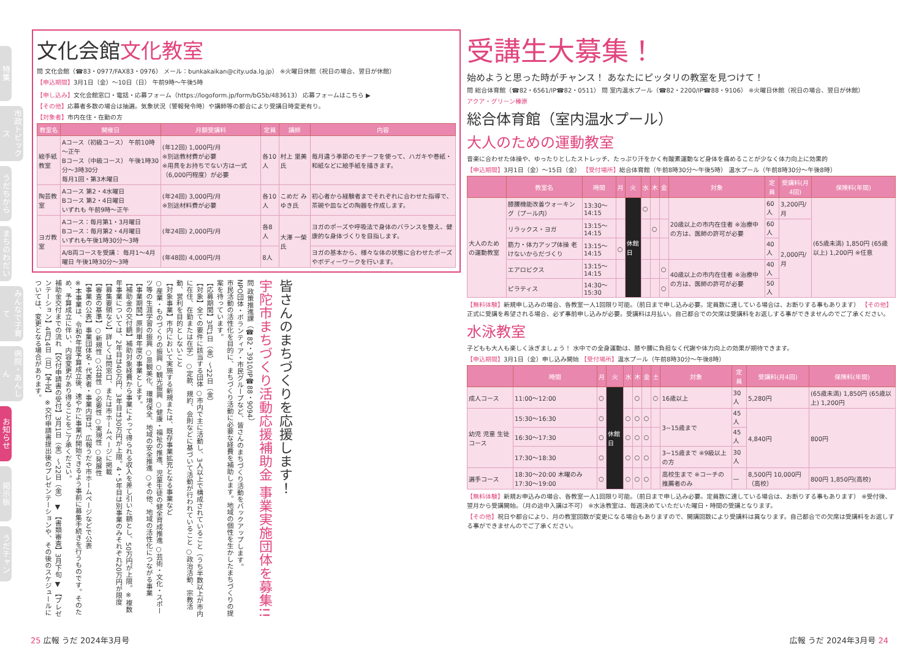特集
市政トピックス
うだちから
まちのわだい
みんなで子育て
病院・あんしん
お知らせ
掲示板
うだチャン
文化会館文化教室
問 文化会館（☎83・0977/FAX83・0976） メール：bunkakaikan@city.uda.lg.jp） ※火曜日休館（祝日の場合、翌日が休館）
【申込期間】3月1日（金）～10日（日） 午前9時～午後5時
【申し込み】文化会館窓口・電話・応募フォーム（https://logoform.jp/form/bG5b/483613） 応募フォームはこちら ▶
【その他】応募者多数の場合は抽選。気象状況（警報発令時）や講師等の都合により受講日時変更有り。
【対象者】市内在住・在勤の方
| 教室名 | 開催日 | 月額受講料 | 定員 | 講師 | 内容 |
| --- | --- | --- | --- | --- | --- |
| 絵手紙教室 | Aコース（初級コース） 午前10時～正午 Bコース（中級コース） 午後1時30分～3時30分 毎月1回・第3木曜日 | (年12回) 1,000円/月 ※別途教材費が必要 ※用具をお持ちでない方は一式（6,000円程度）が必要 | 各10人 | 村上 里美氏 | 毎月違う季節のモチーフを使って、ハガキや巻紙・和紙などに絵手紙を描きます。 |
| 陶芸教室 | Aコース 第2・4水曜日 Bコース 第2・4日曜日 いずれも 午前9時～正午 | (年24回) 3,000円/月 ※別途材料費が必要 | 各10人 | こめだ みゆき氏 | 初心者から経験者までそれぞれに合わせた指導で、茶碗や皿などの陶器を作成します。 |
| ヨガ教室 | Aコース：毎月第1・3月曜日 Bコース：毎月第2・4月曜日 いずれも午後1時30分～3時 | (年24回) 2,000円/月 | 各8人 | 大澤 一榮氏 | ヨガのポーズや呼吸法で身体のバランスを整え、健康的な身体づくりを目指します。 |
| | A/B両コースを受講： 毎月1～4月曜日 午後1時30分～3時 | (年48回) 4,000円/月 | 8人 | | ヨガの基本から、様々な体の状態に合わせたポーズやボディーワークを行います。 |
皆さんのまちづくりを応援します！
宇陀市まちづくり活動応援補助金 事業実施団体を募集!!
問 政策推進課（☎82・3910/IP☎88・9094）
NPO団体・ボランティア・市民グループなど、皆さんのまちづくり活動をバックアップします。
市民活動の活性化を目的に、まちづくり活動に必要な経費を補助します。地域の個性を生かしたまちづくりの提案を待っています。
【応募期間】3月1日（金）～22日（金）
【対象】全ての要件に該当する団体 ○市内で主に活動し、3人以上で構成されていること（うち半数以上が市内に在住、在勤または在学） ○定款、規約、会則などに基づいて活動が行われていること ○政治活動、宗教活動、営利を目的としないこと
【対象事業】市内において実施する新規または、既存事業拡充となる事業など
○産業・ものづくりの振興 ○観光振興 ○健康・福祉の推進、児童生徒の健全育成推進 ○芸術・文化・スポーツ等の生涯学習の振興 ○景観美化、環境保全、地域の安全推進 ○その他、地域の活性化につながる事業
【事業期間】原則単年度の事業とします。
【補助金の交付額】補助対象経費から事業によって得られる収入を差し引いた額とし、50万円が上限。※複数年事業については、2年目は40万円、3年目は30万円が上限。4・5年目は別事業のみそれぞれ20万円が限度
【募集要領など】詳しくは問窓口、または市ホームページに掲載
【審査の基準】○新規性 ○公益性 ○必要性 ○実現性 ○発展性
【事業の公表】事業団体名・代表者・事業内容は、広報うだや市ホームページなどで公表
※本事業は、令和6年度予算成立後、速やかに事業が開始できるよう事前に募集手続きを行うものです。そのため、予算成立に伴い、内容変更があり得ることをご了承ください。
補助金交付までの流れ 【交付申請書の受付】3月1日（金）～22日（金） ▼ 【書類審査】3月下旬 ▼ 【プレゼンテーション】4月14日（日）【予定】 ※交付申請書提出後のプレゼンテーションや、その後のスケジュールについては、変更となる場合があります。
受講生大募集！
始めようと思った時がチャンス！ あなたにピッタリの教室を見つけて！
問 総合体育館（☎82・6561/IP☎82・0511） 問 室内温水プール（☎82・2200/IP☎88・9106） ※火曜日休館（祝日の場合、翌日が休館）
アクア・グリーン榛原
総合体育館（室内温水プール）
大人のための運動教室
音楽に合わせた体操や、ゆったりとしたストレッチ、たっぷり汗をかく有酸素運動など身体を痛めることが少なく体力向上に効果的
【申込期間】3月1日（金）～15日（金） 【受付場所】総合体育館（午前8時30分～午後5時） 温水プール（午前8時30分～午後8時）
| | 教室名 | 時間 | 月 | 火 | 水 | 木 | 金 | 対象 | 定員 | 受講料(月4回) | 保険料(年間) |
| --- | --- | --- | --- | --- | --- | --- | --- | --- | --- | --- | --- |
| 大人のための運動教室 | 膝腰機能改善ウォーキング（プール内） | 13:30～14:15 | | 休館日 | ○ | | | 20歳以上の市内在住者 ※治療中の方は、医師の許可が必要 | 60人 | 3,200円/月 | (65歳未満) 1,850円 (65歳以上) 1,200円 ※任意 |
| | リラックス・ヨガ | 13:15～14:15 | | | | ○ | | | 60人 | 2,000円/月 | |
| | 筋力・体力アップ体操 老けないからだづくり | 13:15～14:15 | ○ | | | | | | 40人 | | |
| | エアロビクス | 13:15～14:15 | | | | | ○ | 40歳以上の市内在住者 ※治療中の方は、医師の許可が必要 | 40人 | | |
| | ピラティス | 14:30～15:30 | | | | | ○ | | 50人 | | |
【無料体験】新規申し込みの場合、各教室一人1回限り可能。（前日まで申し込み必要。定員数に達している場合は、お断りする事もあります） 【その他】正式に受講を希望される場合、必ず事前申し込みが必要。受講料は月払い。自己都合での欠席は受講料をお返しする事ができませんのでご了承ください。
水泳教室
子どもも大人も楽しく泳ぎましょう！ 水中での全身運動は、膝や腰に負担なく代謝や体力向上の効果が期待できます。
【申込期間】3月1日（金）申し込み開始 【受付場所】温水プール（午前8時30分～午後8時）
| | 時間 | 月 | 火 | 水 | 木 | 金 | 土 | 対象 | 定員 | 受講料(月4回) | 保険料(年間) |
| --- | --- | --- | --- | --- | --- | --- | --- | --- | --- | --- | --- |
| 成人コース | 11:00～12:00 | ○ | 休館日 | | ○ | | ○ | 16歳以上 | 30人 | 5,280円 | (65歳未満) 1,850円 (65歳以上) 1,200円 |
| 幼児 児童 生徒 コース | 15:30～16:30 | ○ | | ○ | ○ | ○ | | 3~15歳まで | 45人 | 4,840円 | 800円 |
| | 16:30～17:30 | ○ | | ○ | ○ | ○ | | | 45人 | | |
| | 17:30～18:30 | ○ | | ○ | ○ | ○ | | 3~15歳まで ※9級以上の方 | 30人 | | |
| 選手コース | 18:30～20:00 木曜のみ 17:30～19:00 | ○ | | ○ | ○ | ○ | | 高校生まで ※コーチの推薦者のみ | — | 8,500円 10,000円（高校） | 800円 1,850円(高校) |
【無料体験】新規お申込みの場合、各教室一人1回限り可能。（前日まで申し込み必要。定員数に達している場合は、お断りする事もあります） ※受付後、翌月から受講開始。（月の途中入講は不可） ※水泳教室は、毎週決めていただいた曜日・時間の受講となります。
【その他】祝日や都合により、月の教室回数が変更になる場合もありますので、開講回数により受講料は異なります。自己都合での欠席は受講料をお返しする事ができませんのでご了承ください。
25 広報 うだ 2024年3月号 広報 うだ 2024年3月号 24